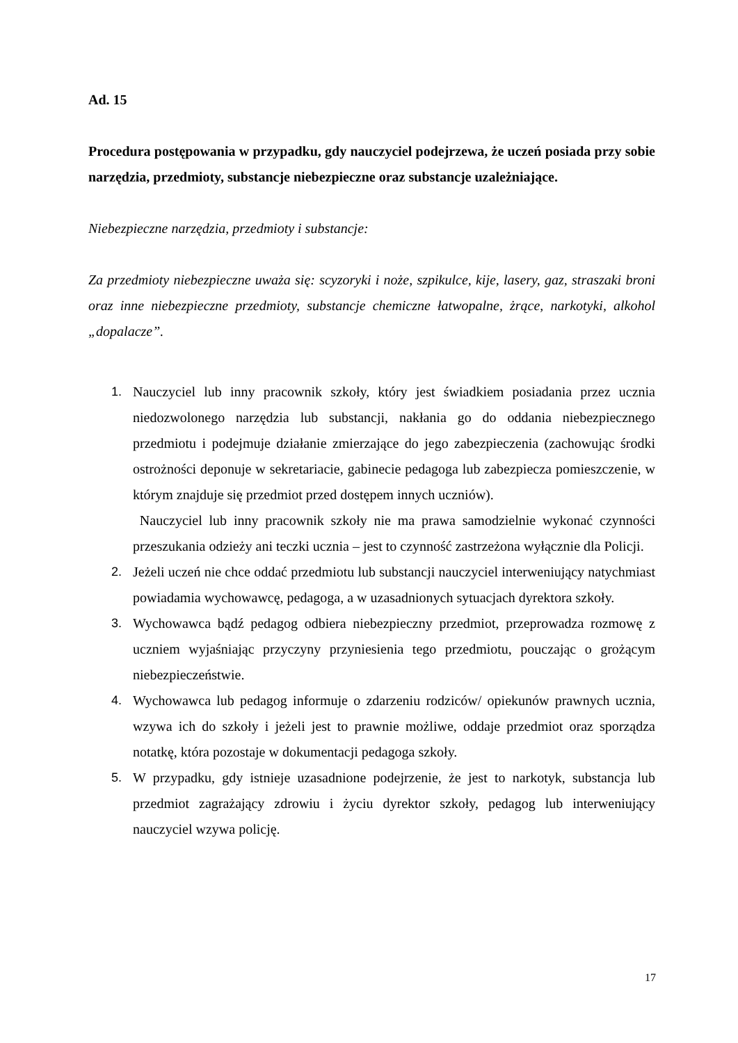Ad. 15
Procedura postępowania w przypadku, gdy nauczyciel podejrzewa, że uczeń posiada przy sobie narzędzia, przedmioty, substancje niebezpieczne oraz substancje uzależniające.
Niebezpieczne narzędzia, przedmioty i substancje:
Za przedmioty niebezpieczne uważa się: scyzoryki i noże, szpikulce, kije, lasery, gaz, straszaki broni oraz inne niebezpieczne przedmioty, substancje chemiczne łatwopalne, żrące, narkotyki, alkohol „dopalacze”.
1. Nauczyciel lub inny pracownik szkoły, który jest świadkiem posiadania przez ucznia niedozwolonego narzędzia lub substancji, nakłania go do oddania niebezpiecznego przedmiotu i podejmuje działanie zmierzające do jego zabezpieczenia (zachowując środki ostrożności deponuje w sekretariacie, gabinecie pedagoga lub zabezpiecza pomieszczenie, w którym znajduje się przedmiot przed dostępem innych uczniów).
Nauczyciel lub inny pracownik szkoły nie ma prawa samodzielnie wykonać czynności przeszukania odzieży ani teczki ucznia – jest to czynność zastrzeżona wyłącznie dla Policji.
2. Jeżeli uczeń nie chce oddać przedmiotu lub substancji nauczyciel interweniujący natychmiast powiadamia wychowawcę, pedagoga, a w uzasadnionych sytuacjach dyrektora szkoły.
3. Wychowawca bądź pedagog odbiera niebezpieczny przedmiot, przeprowadza rozmowę z uczniem wyjaśniając przyczyny przyniesienia tego przedmiotu, pouczając o grożącym niebezpieczeństwie.
4. Wychowawca lub pedagog informuje o zdarzeniu rodziców/ opiekunów prawnych ucznia, wzywa ich do szkoły i jeżeli jest to prawnie możliwe, oddaje przedmiot oraz sporządza notatkę, która pozostaje w dokumentacji pedagoga szkoły.
5. W przypadku, gdy istnieje uzasadnione podejrzenie, że jest to narkotyk, substancja lub przedmiot zagrażający zdrowiu i życiu dyrektor szkoły, pedagog lub interweniujący nauczyciel wzywa policję.
17